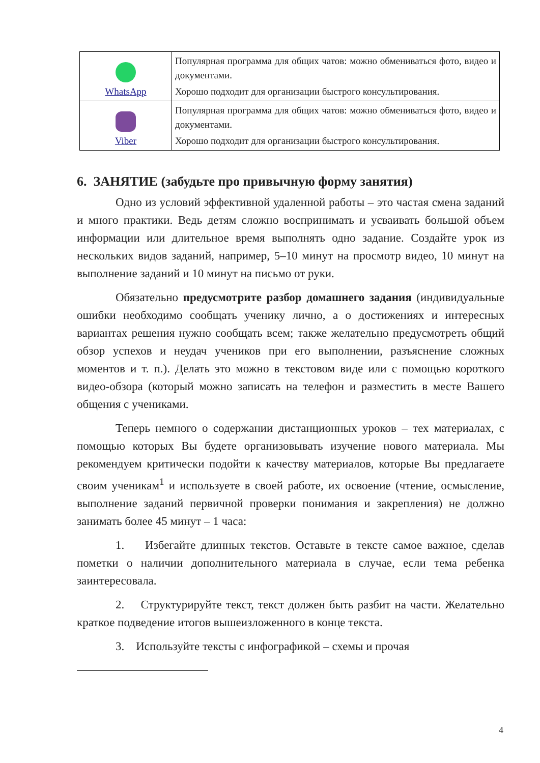| WhatsApp | Популярная программа для общих чатов: можно обмениваться фото, видео и документами. Хорошо подходит для организации быстрого консультирования. |
| Viber | Популярная программа для общих чатов: можно обмениваться фото, видео и документами. Хорошо подходит для организации быстрого консультирования. |
6. ЗАНЯТИЕ (забудьте про привычную форму занятия)
Одно из условий эффективной удаленной работы – это частая смена заданий и много практики. Ведь детям сложно воспринимать и усваивать большой объем информации или длительное время выполнять одно задание. Создайте урок из нескольких видов заданий, например, 5–10 минут на просмотр видео, 10 минут на выполнение заданий и 10 минут на письмо от руки.
Обязательно предусмотрите разбор домашнего задания (индивидуальные ошибки необходимо сообщать ученику лично, а о достижениях и интересных вариантах решения нужно сообщать всем; также желательно предусмотреть общий обзор успехов и неудач учеников при его выполнении, разъяснение сложных моментов и т. п.). Делать это можно в текстовом виде или с помощью короткого видео-обзора (который можно записать на телефон и разместить в месте Вашего общения с учениками.
Теперь немного о содержании дистанционных уроков – тех материалах, с помощью которых Вы будете организовывать изучение нового материала. Мы рекомендуем критически подойти к качеству материалов, которые Вы предлагаете своим ученикам<sup>1</sup> и используете в своей работе, их освоение (чтение, осмысление, выполнение заданий первичной проверки понимания и закрепления) не должно занимать более 45 минут – 1 часа:
1. Избегайте длинных текстов. Оставьте в тексте самое важное, сделав пометки о наличии дополнительного материала в случае, если тема ребенка заинтересовала.
2. Структурируйте текст, текст должен быть разбит на части. Желательно краткое подведение итогов вышеизложенного в конце текста.
3. Используйте тексты с инфографикой – схемы и прочая
4